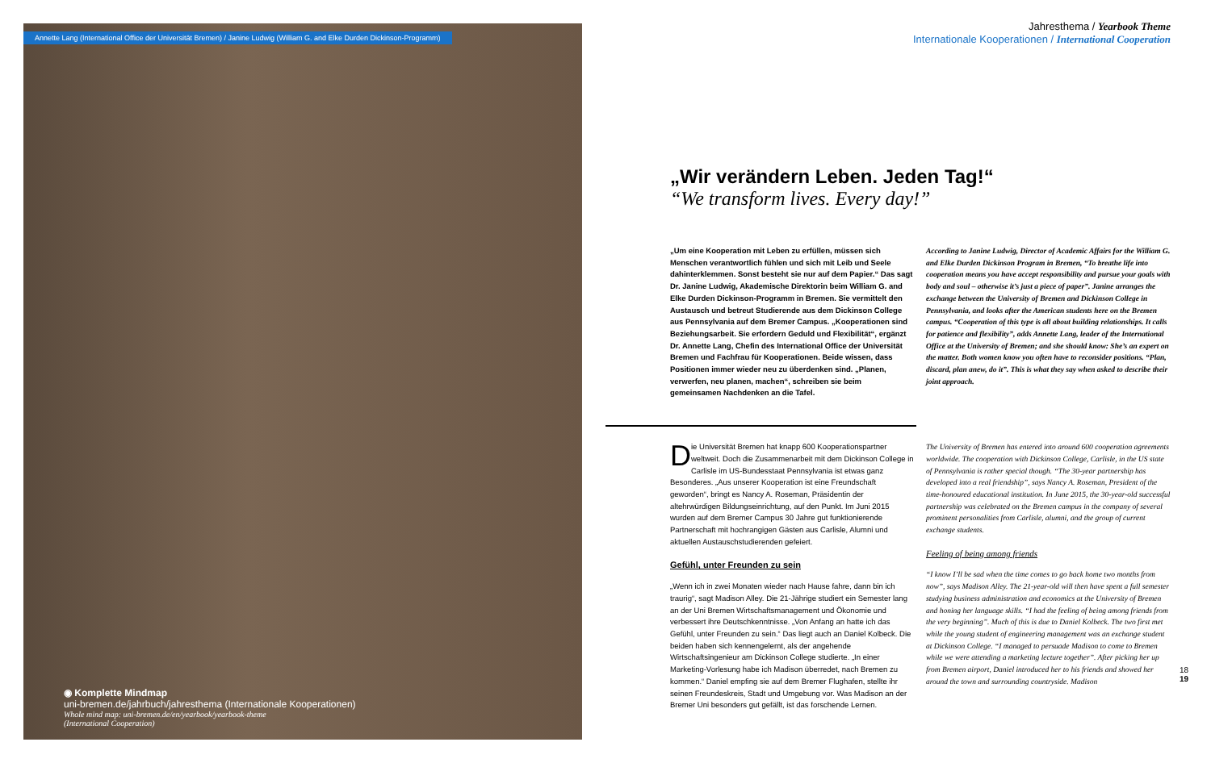Annette Lang (International Office der Universität Bremen) / Janine Ludwig (William G. and Elke Durden Dickinson-Programm)
◉ Komplette Mindmap
uni-bremen.de/jahrbuch/jahresthema (Internationale Kooperationen)
Whole mind map: uni-bremen.de/en/yearbook/yearbook-theme
(International Cooperation)
Jahresthema / Yearbook Theme
Internationale Kooperationen / International Cooperation
„Wir verändern Leben. Jeden Tag!“
“We transform lives. Every day!”
„Um eine Kooperation mit Leben zu erfüllen, müssen sich Menschen verantwortlich fühlen und sich mit Leib und Seele dahinterklemmen. Sonst besteht sie nur auf dem Papier.“ Das sagt Dr. Janine Ludwig, Akademische Direktorin beim William G. and Elke Durden Dickinson-Programm in Bremen. Sie vermittelt den Austausch und betreut Studierende aus dem Dickinson College aus Pennsylvania auf dem Bremer Campus. „Kooperationen sind Beziehungsarbeit. Sie erfordern Geduld und Flexibilität“, ergänzt Dr. Annette Lang, Chefin des International Office der Universität Bremen und Fachfrau für Kooperationen. Beide wissen, dass Positionen immer wieder neu zu überdenken sind. „Planen, verwerfen, neu planen, machen“, schreiben sie beim gemeinsamen Nachdenken an die Tafel.
According to Janine Ludwig, Director of Academic Affairs for the William G. and Elke Durden Dickinson Program in Bremen, “To breathe life into cooperation means you have accept responsibility and pursue your goals with body and soul – otherwise it’s just a piece of paper”. Janine arranges the exchange between the University of Bremen and Dickinson College in Pennsylvania, and looks after the American students here on the Bremen campus. “Cooperation of this type is all about building relationships. It calls for patience and flexibility”, adds Annette Lang, leader of the International Office at the University of Bremen; and she should know: She’s an expert on the matter. Both women know you often have to reconsider positions. “Plan, discard, plan anew, do it”. This is what they say when asked to describe their joint approach.
Die Universität Bremen hat knapp 600 Kooperationspartner weltweit. Doch die Zusammenarbeit mit dem Dickinson College in Carlisle im US-Bundesstaat Pennsylvania ist etwas ganz Besonderes. „Aus unserer Kooperation ist eine Freundschaft geworden“, bringt es Nancy A. Roseman, Präsidentin der altehrwürdigen Bildungseinrichtung, auf den Punkt. Im Juni 2015 wurden auf dem Bremer Campus 30 Jahre gut funktionierende Partnerschaft mit hochrangigen Gästen aus Carlisle, Alumni und aktuellen Austauschstudierenden gefeiert.
Gefühl, unter Freunden zu sein
„Wenn ich in zwei Monaten wieder nach Hause fahre, dann bin ich traurig“, sagt Madison Alley. Die 21-Jährige studiert ein Semester lang an der Uni Bremen Wirtschaftsmanagement und Ökonomie und verbessert ihre Deutschkenntnisse. „Von Anfang an hatte ich das Gefühl, unter Freunden zu sein.“ Das liegt auch an Daniel Kolbeck. Die beiden haben sich kennengelernt, als der angehende Wirtschaftsingenieur am Dickinson College studierte. „In einer Marketing-Vorlesung habe ich Madison überredet, nach Bremen zu kommen.“ Daniel empfing sie auf dem Bremer Flughafen, stellte ihr seinen Freundeskreis, Stadt und Umgebung vor. Was Madison an der Bremer Uni besonders gut gefällt, ist das forschende Lernen.
The University of Bremen has entered into around 600 cooperation agreements worldwide. The cooperation with Dickinson College, Carlisle, in the US state of Pennsylvania is rather special though. “The 30-year partnership has developed into a real friendship”, says Nancy A. Roseman, President of the time-honoured educational institution. In June 2015, the 30-year-old successful partnership was celebrated on the Bremen campus in the company of several prominent personalities from Carlisle, alumni, and the group of current exchange students.
Feeling of being among friends
“I know I’ll be sad when the time comes to go back home two months from now”, says Madison Alley. The 21-year-old will then have spent a full semester studying business administration and economics at the University of Bremen and honing her language skills. “I had the feeling of being among friends from the very beginning”. Much of this is due to Daniel Kolbeck. The two first met while the young student of engineering management was an exchange student at Dickinson College. “I managed to persuade Madison to come to Bremen while we were attending a marketing lecture together”. After picking her up from Bremen airport, Daniel introduced her to his friends and showed her around the town and surrounding countryside. Madison
18
19